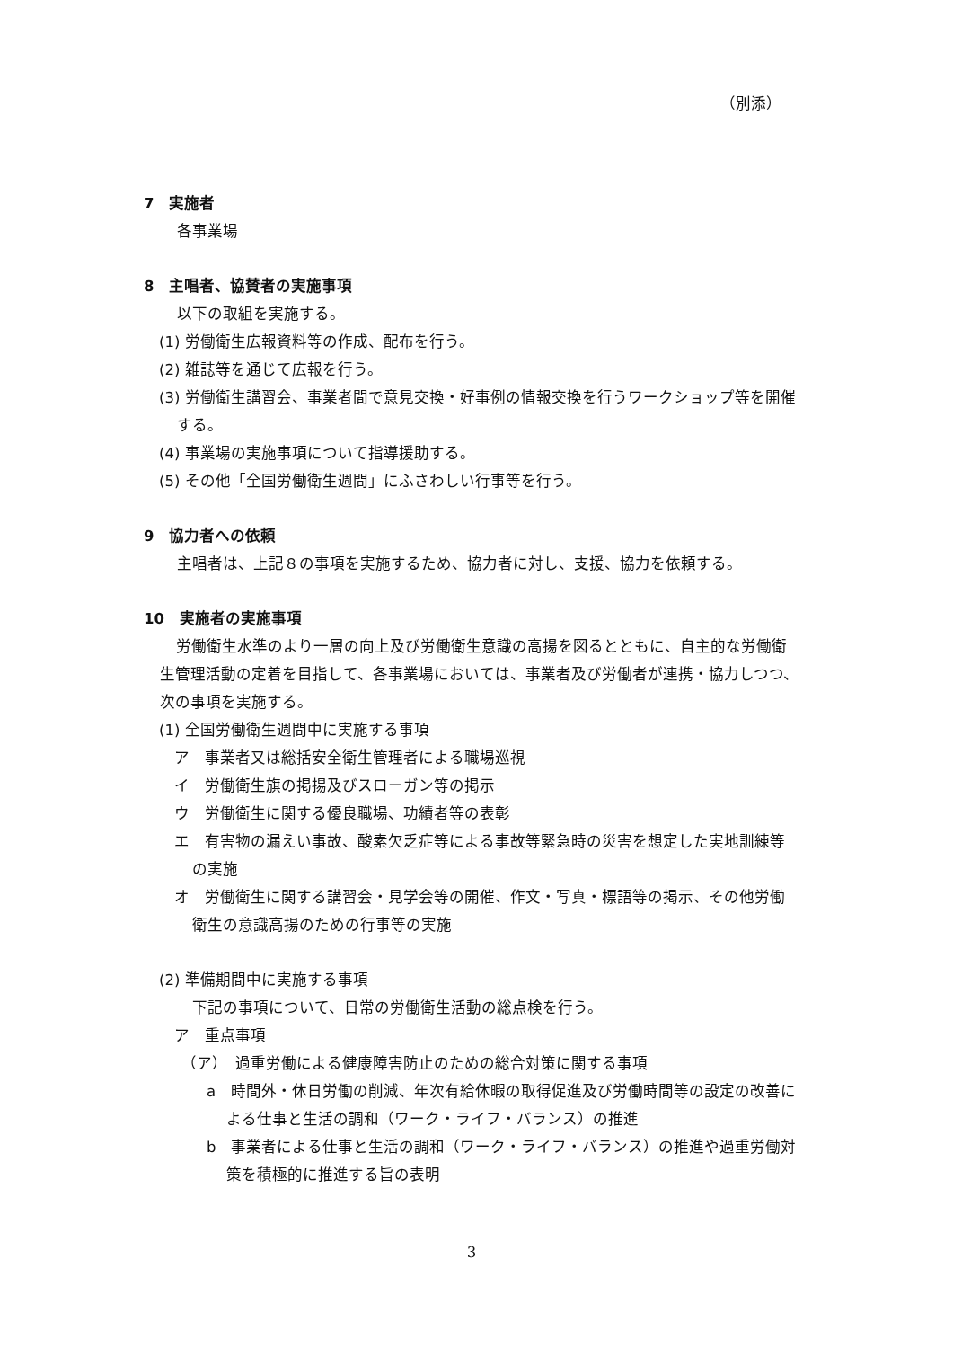（別添）
7　実施者
各事業場
8　主唱者、協賛者の実施事項
以下の取組を実施する。
(1) 労働衛生広報資料等の作成、配布を行う。
(2) 雑誌等を通じて広報を行う。
(3) 労働衛生講習会、事業者間で意見交換・好事例の情報交換を行うワークショップ等を開催する。
(4) 事業場の実施事項について指導援助する。
(5) その他「全国労働衛生週間」にふさわしい行事等を行う。
9　協力者への依頼
主唱者は、上記８の事項を実施するため、協力者に対し、支援、協力を依頼する。
10　実施者の実施事項
労働衛生水準のより一層の向上及び労働衛生意識の高揚を図るとともに、自主的な労働衛生管理活動の定着を目指して、各事業場においては、事業者及び労働者が連携・協力しつつ、次の事項を実施する。
(1) 全国労働衛生週間中に実施する事項
ア　事業者又は総括安全衛生管理者による職場巡視
イ　労働衛生旗の掲揚及びスローガン等の掲示
ウ　労働衛生に関する優良職場、功績者等の表彰
エ　有害物の漏えい事故、酸素欠乏症等による事故等緊急時の災害を想定した実地訓練等の実施
オ　労働衛生に関する講習会・見学会等の開催、作文・写真・標語等の掲示、その他労働衛生の意識高揚のための行事等の実施
(2) 準備期間中に実施する事項
下記の事項について、日常の労働衛生活動の総点検を行う。
ア　重点事項
（ア）　過重労働による健康障害防止のための総合対策に関する事項
a　時間外・休日労働の削減、年次有給休暇の取得促進及び労働時間等の設定の改善による仕事と生活の調和（ワーク・ライフ・バランス）の推進
b　事業者による仕事と生活の調和（ワーク・ライフ・バランス）の推進や過重労働対策を積極的に推進する旨の表明
3